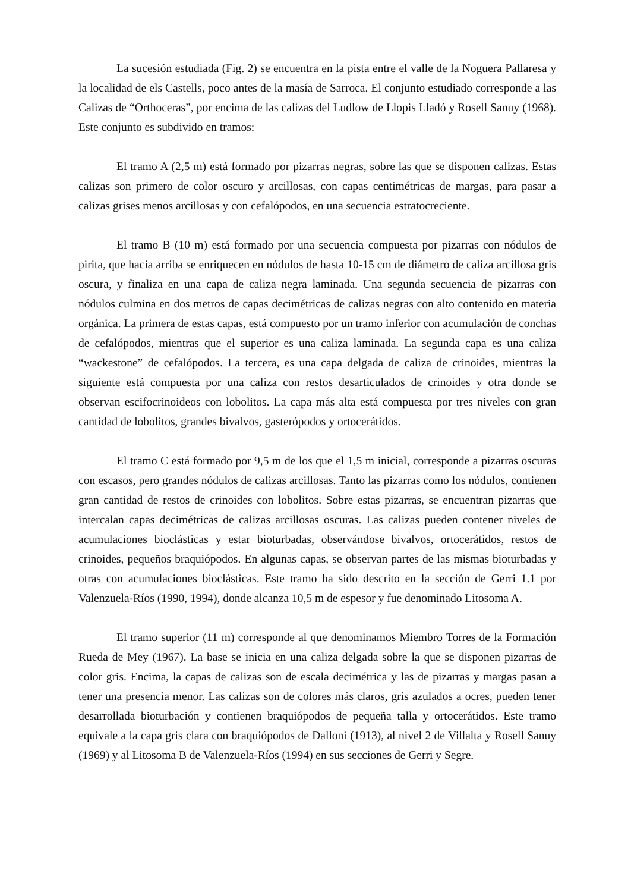La sucesión estudiada (Fig. 2) se encuentra en la pista entre el valle de la Noguera Pallaresa y la localidad de els Castells, poco antes de la masía de Sarroca. El conjunto estudiado corresponde a las Calizas de “Orthoceras”, por encima de las calizas del Ludlow de Llopis Lladó y Rosell Sanuy (1968). Este conjunto es subdivido en tramos:
El tramo A (2,5 m) está formado por pizarras negras, sobre las que se disponen calizas. Estas calizas son primero de color oscuro y arcillosas, con capas centimétricas de margas, para pasar a calizas grises menos arcillosas y con cefalópodos, en una secuencia estratocreciente.
El tramo B (10 m) está formado por una secuencia compuesta por pizarras con nódulos de pirita, que hacia arriba se enriquecen en nódulos de hasta 10-15 cm de diámetro de caliza arcillosa gris oscura, y finaliza en una capa de caliza negra laminada. Una segunda secuencia de pizarras con nódulos culmina en dos metros de capas decimétricas de calizas negras con alto contenido en materia orgánica. La primera de estas capas, está compuesto por un tramo inferior con acumulación de conchas de cefalópodos, mientras que el superior es una caliza laminada. La segunda capa es una caliza “wackestone” de cefalópodos. La tercera, es una capa delgada de caliza de crinoides, mientras la siguiente está compuesta por una caliza con restos desarticulados de crinoides y otra donde se observan escifocrinoideos con lobolitos. La capa más alta está compuesta por tres niveles con gran cantidad de lobolitos, grandes bivalvos, gasterópodos y ortocerátidos.
El tramo C está formado por 9,5 m de los que el 1,5 m inicial, corresponde a pizarras oscuras con escasos, pero grandes nódulos de calizas arcillosas. Tanto las pizarras como los nódulos, contienen gran cantidad de restos de crinoides con lobolitos. Sobre estas pizarras, se encuentran pizarras que intercalan capas decimétricas de calizas arcillosas oscuras. Las calizas pueden contener niveles de acumulaciones bioclásticas y estar bioturbadas, observándose bivalvos, ortocerátidos, restos de crinoides, pequeños braquiópodos. En algunas capas, se observan partes de las mismas bioturbadas y otras con acumulaciones bioclásticas. Este tramo ha sido descrito en la sección de Gerri 1.1 por Valenzuela-Ríos (1990, 1994), donde alcanza 10,5 m de espesor y fue denominado Litosoma A.
El tramo superior (11 m) corresponde al que denominamos Miembro Torres de la Formación Rueda de Mey (1967). La base se inicia en una caliza delgada sobre la que se disponen pizarras de color gris. Encima, la capas de calizas son de escala decimétrica y las de pizarras y margas pasan a tener una presencia menor. Las calizas son de colores más claros, gris azulados a ocres, pueden tener desarrollada bioturbación y contienen braquiópodos de pequeña talla y ortocerátidos. Este tramo equivale a la capa gris clara con braquiópodos de Dalloni (1913), al nivel 2 de Villalta y Rosell Sanuy (1969) y al Litosoma B de Valenzuela-Ríos (1994) en sus secciones de Gerri y Segre.